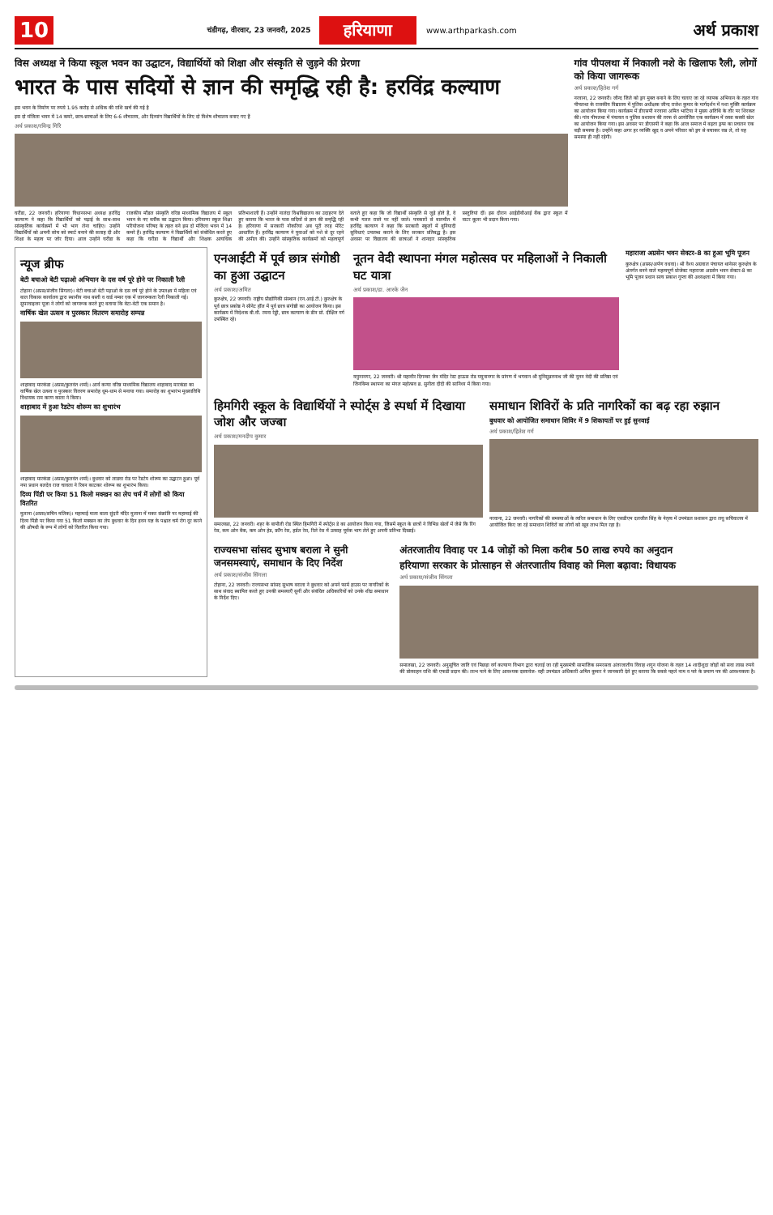10 चंडीगढ़, वीरवार, 23 जनवरी, 2025 हरियाणा www.arthparkash.com अर्थ प्रकाश
विस अध्यक्ष ने किया स्कूल भवन का उद्घाटन, विद्यार्थियों को शिक्षा और संस्कृति से जुड़ने की प्रेरणा
भारत के पास सदियों से ज्ञान की समृद्धि रही है: हरविंद्र कल्याण
इस भवन के निर्माण पर रुपये 1.95 करोड़ से अधिक की राशि खर्च की गई है
इस दो मंजिला भवन में 14 कमरे, छात्र-छात्राओं के लिए 6-6 शौचालय, और दिव्यांग विद्यार्थियों के लिए दो विशेष शौचालय बनाए गए हैं
अर्थ प्रकाश/रविन्द्र गिरि
घरौंडा, 22 जनवरी। हरियाणा विधानसभा अध्यक्ष हरविंद्र कल्याण ने कहा कि विद्यार्थियों को पढ़ाई के साथ-साथ सांस्कृतिक कार्यक्रमों में भी भाग लेना चाहिए। उन्होंने विद्यार्थियों को अपनी सोच को स्मार्ट बनाने की सलाह दी और शिक्षा के महत्व पर जोर दिया। आज उन्होंने घरौंडा के राजकीय मॉडल संस्कृति वरिष्ठ माध्यमिक विद्यालय में स्कूल भवन के नए ब्लॉक का उद्घाटन किया। हरियाणा स्कूल शिक्षा परियोजना परिषद के तहत बने इस दो मंजिला भवन में 14 कमरे हैं। हरविंद्र कल्याण ने विद्यार्थियों को संबोधित करते हुए कहा कि घरौंडा के विद्यार्थी और शिक्षक अत्यधिक प्रतिभाशाली हैं। उन्होंने नालंदा विश्वविद्यालय का उदाहरण देते हुए बताया कि भारत के पास सदियों से ज्ञान की समृद्धि रही है। हरियाणा में सरकारी नौकरियां अब पूरी तरह मेरिट आधारित हैं। हरविंद्र कल्याण ने युवाओं को नशे से दूर रहने की अपील की। उन्होंने सांस्कृतिक कार्यक्रमों को महत्वपूर्ण बताते हुए कहा कि जो विद्यार्थी संस्कृति से जुड़े होते हैं, वे कभी गलत रास्ते पर नहीं जाते। पत्रकारों से बातचीत में हरविंद्र कल्याण ने कहा कि सरकारी स्कूलों में बुनियादी सुविधाएं उपलब्ध कराने के लिए सरकार प्रतिबद्ध है। इस अवसर पर विद्यालय की छात्राओं ने शानदार सांस्कृतिक प्रस्तुतियां दीं। इस दौरान आईडीबीआई बैंक द्वारा स्कूल में वाटर कूलर भी प्रदान किया गया।
गांव पीपलथा में निकाली नशे के खिलाफ रैली, लोगों को किया जागरूक
अर्थ प्रकाश/हितेश गर्ग
नरवाना, 22 जनवरी। जीन्द जिले को ड्रग मुक्त बनाने के लिए चलाए जा रहे व्यापक अभियान के तहत गांव पीपलथा के राजकीय विद्यालय में पुलिस अधीक्षक जीन्द राजेश कुमार के मार्गदर्शन में नशा मुक्ति कार्यक्रम का आयोजन किया गया। कार्यक्रम में डीएसपी नरवाना अमित भाटिया ने मुख्य अतिथि के तौर पर शिरकत की। गांव पीपलथा में पंचायत व पुलिस प्रशासन की तरफ से आयोजित एक कार्यक्रम में रस्सा कस्सी खेल का आयोजन किया गया। इस अवसर पर डीएसपी ने कहा कि आज समाज में बढ़ता ड्रग्स का प्रचलन एक बड़ी समस्या है। उन्होंने कहा अगर हर व्यक्ति खुद व अपने परिवार को ड्रग से बचाकर रख ले, तो यह समस्या ही नहीं रहेगी।
न्यूज ब्रीफ
बेटी बचाओ बेटी पढ़ाओ अभियान के दस वर्ष पूरे होने पर निकाली रैली
टोहाना (अप्रस/संजीव सिंगला)। बेटी बचाओ बेटी पढ़ाओ के दस वर्ष पूरे होने के उपलक्ष्य में महिला एवं बाल विकास कार्यालय द्वारा स्थानीय नाथ बस्ती व वार्ड नम्बर एक में जागरूकता रैली निकाली गई। सुपरवाइजर पूजा ने लोगों को जागरूक करते हुए बताया कि बेटा-बेटी एक समान है।
वार्षिक खेल उत्सव व पुरस्कार वितरण समारोह सम्पन्न
शाहाबाद मारकंडा (अप्रस/कुलवंत शर्मा)। आर्य कन्या वरिष्ठ माध्यमिक विद्यालय शाहाबाद मारकंडा का वार्षिक खेल उत्सव व पुरस्कार वितरण समारोह धूम-धाम से मनाया गया। समारोह का शुभारंभ मुख्यातिथि विधायक राम करण काला ने किया।
शाहाबाद में हुआ रैडटेप शोरूम का शुभारंभ
शाहाबाद मारकंडा (अप्रस/कुलवंत शर्मा)। बुधवार को लाडवा रोड पर रैडटेप शोरूम का उद्घाटन हुआ। पूर्व नपा प्रधान बलदेव राज चावला ने रिबन काटकर शोरूम का शुभारंभ किया।
दिव्य पिंडी पर किया 51 किलो मक्खन का लेप चर्म में लोगों को किया वितरित
मुलाना (अप्रस/सचिन मलिक)। महामाई माता बाला सुंदरी मंदिर मुलाना में मकर संक्रांति पर महामाई की दिव्य पिंडी पर किया गया 51 किलो मक्खन का लेप बुधवार के दिन हवन यज्ञ के पश्चात चर्म रोग दूर करने की औषधी के रूप में लोगों को वितरित किया गया।
एनआईटी में पूर्व छात्र संगोष्ठी का हुआ उद्घाटन
अर्थ प्रकाश/अमित
कुरुक्षेत्र, 22 जनवरी। राष्ट्रीय प्रौद्योगिकी संस्थान (एन.आई.टी.) कुरुक्षेत्र के पूर्व छात्र प्रकोष्ठ ने सीनेट हॉल में पूर्व छात्र संगोष्ठी का आयोजन किया। इस कार्यक्रम में निदेशक बी.वी. रमना रेड्डी, छात्र कल्याण के डीन प्रो. दीक्षित गर्ग उपस्थित रहे।
नूतन वेदी स्थापना मंगल महोत्सव पर महिलाओं ने निकाली घट यात्रा
अर्थ प्रकाश/डा. आरके जैन
यमुनानगर, 22 जनवरी। श्री महावीर दिगम्बर जैन मंदिर रेस्ट हाऊस रोड यमुनानगर के प्रांगण में भगवान श्री मुनिसुव्रतनाथ जी की नूतन वेदी की प्रतिष्ठा एवं जिनबिम्ब स्थापना का मंगल महोत्सव ब्र. सुनीता दीदी की सानिध्य में किया गया।
महाराजा अग्रसेन भवन सेक्टर-8 का हुआ भूमि पूजन
कुरुक्षेत्र (अप्रस/अर्पण वधवा)। श्री वैश्य अग्रवाल पंचायत थानेसर कुरुक्षेत्र के अंतर्गत बनने वाले महत्वपूर्ण प्रोजेक्ट महाराजा अग्रसेन भवन सेक्टर-8 का भूमि पूजन प्रधान सत्य प्रकाश गुप्ता की अध्यक्षता में किया गया।
हिमगिरी स्कूल के विद्यार्थियों ने स्पोर्ट्स डे स्पर्धा में दिखाया जोश और जज्बा
अर्थ प्रकाश/मनदीप कुमार
समालखा, 22 जनवरी। शहर के बापौली रोड स्थित हिमगिरी में स्पोर्ट्स डे का आयोजन किया गया, जिसमें स्कूल के छात्रों ने विभिन्न खेलों में जैसे कि रिंग रेस, कम ओन बैक, कम ओन हेड, फ्रॉग रेस, हर्डल रेस, रिले रेस में उत्साह पूर्वक भाग लेते हुए अपनी प्रतिभा दिखाई।
समाधान शिविरों के प्रति नागरिकों का बढ़ रहा रुझान
बुधवार को आयोजित समाधान शिविर में 9 शिकायतों पर हुई सुनवाई
अर्थ प्रकाश/हितेश गर्ग
नरवाना, 22 जनवरी। नागरिकों की समस्याओं के त्वरित समाधान के लिए एसडीएम दलजीत सिंह के नेतृत्व में उपमंडल प्रशासन द्वारा लघु सचिवालय में आयोजित किए जा रहे समाधान शिविरों का लोगों को खूब लाभ मिल रहा है।
राज्यसभा सांसद सुभाष बराला ने सुनी जनसमस्याएं, समाधान के दिए निर्देश
अर्थ प्रकाश/संजीव सिंगला
टोहाना, 22 जनवरी। राज्यसभा सांसद सुभाष बराला ने बुधवार को अपने फार्म हाउस पर नागरिकों के साथ संवाद स्थापित करते हुए उनकी समस्याएँ सुनीं और संबंधित अधिकारियों को उनके शीघ्र समाधान के निर्देश दिए।
अंतरजातीय विवाह पर 14 जोड़ों को मिला करीब 50 लाख रुपये का अनुदान
हरियाणा सरकार के प्रोत्साहन से अंतरजातीय विवाह को मिला बढ़ावा: विधायक
अर्थ प्रकाश/संजीव सिंगला
समालखा, 22 जनवरी। अनुसूचित जाति एवं पिछड़ा वर्ग कल्याण विभाग द्वारा चलाई जा रही मुख्यमंत्री सामाजिक समरसता अंतरजातीय विवाह शगुन योजना के तहत 14 शादीशुदा जोड़ों को सवा लाख रुपये की प्रोत्साहन राशि की एफडी प्रदान की। लाभ पाने के लिए आवश्यक दस्तावेज- वही उपमंडल अधिकारी अमित कुमार ने जानकारी देते हुए बताया कि सबसे पहले नाम व पते के प्रमाण पत्र की आवश्यकता है।